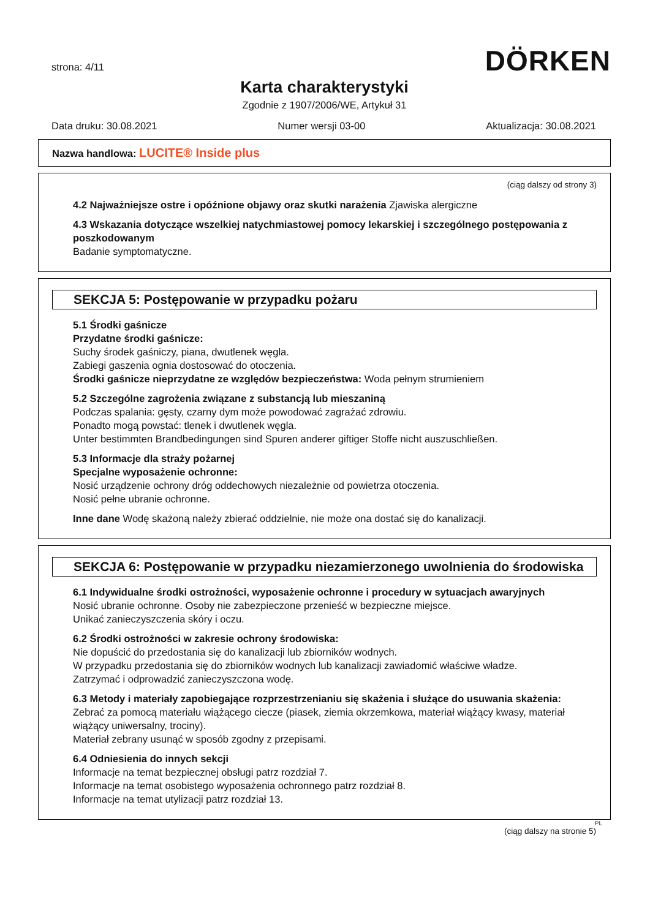DÖRKEN
strona: 4/11
Karta charakterystyki
Zgodnie z 1907/2006/WE, Artykuł 31
Data druku: 30.08.2021 Numer wersji 03-00 Aktualizacja: 30.08.2021
Nazwa handlowa: LUCITE® Inside plus
(ciąg dalszy od strony 3)
4.2 Najważniejsze ostre i opóźnione objawy oraz skutki narażenia Zjawiska alergiczne
4.3 Wskazania dotyczące wszelkiej natychmiastowej pomocy lekarskiej i szczególnego postępowania z poszkodowanym
Badanie symptomatyczne.
SEKCJA 5: Postępowanie w przypadku pożaru
5.1 Środki gaśnicze
Przydatne środki gaśnicze:
Suchy środek gaśniczy, piana, dwutlenek węgla.
Zabiegi gaszenia ognia dostosować do otoczenia.
Środki gaśnicze nieprzydatne ze względów bezpieczeństwa: Woda pełnym strumieniem
5.2 Szczególne zagrożenia związane z substancją lub mieszaniną
Podczas spalania: gęsty, czarny dym może powodować zagrażać zdrowiu.
Ponadto mogą powstać: tlenek i dwutlenek węgla.
Unter bestimmten Brandbedingungen sind Spuren anderer giftiger Stoffe nicht auszuschließen.
5.3 Informacje dla straży pożarnej
Specjalne wyposażenie ochronne:
Nosić urządzenie ochrony dróg oddechowych niezależnie od powietrza otoczenia.
Nosić pełne ubranie ochronne.
Inne dane Wodę skażoną należy zbierać oddzielnie, nie może ona dostać się do kanalizacji.
SEKCJA 6: Postępowanie w przypadku niezamierzonego uwolnienia do środowiska
6.1 Indywidualne środki ostrożności, wyposażenie ochronne i procedury w sytuacjach awaryjnych
Nosić ubranie ochronne. Osoby nie zabezpieczone przenieść w bezpieczne miejsce.
Unikać zanieczyszczenia skóry i oczu.
6.2 Środki ostrożności w zakresie ochrony środowiska:
Nie dopuścić do przedostania się do kanalizacji lub zbiorników wodnych.
W przypadku przedostania się do zbiorników wodnych lub kanalizacji zawiadomić właściwe władze.
Zatrzymać i odprowadzić zanieczyszczona wodę.
6.3 Metody i materiały zapobiegające rozprzestrzenianiu się skażenia i służące do usuwania skażenia:
Zebrać za pomocą materiału wiążącego ciecze (piasek, ziemia okrzemkowa, materiał wiążący kwasy, materiał wiążący uniwersalny, trociny).
Materiał zebrany usunąć w sposób zgodny z przepisami.
6.4 Odniesienia do innych sekcji
Informacje na temat bezpiecznej obsługi patrz rozdział 7.
Informacje na temat osobistego wyposażenia ochronnego patrz rozdział 8.
Informacje na temat utylizacji patrz rozdział 13.
PL
(ciąg dalszy na stronie 5)